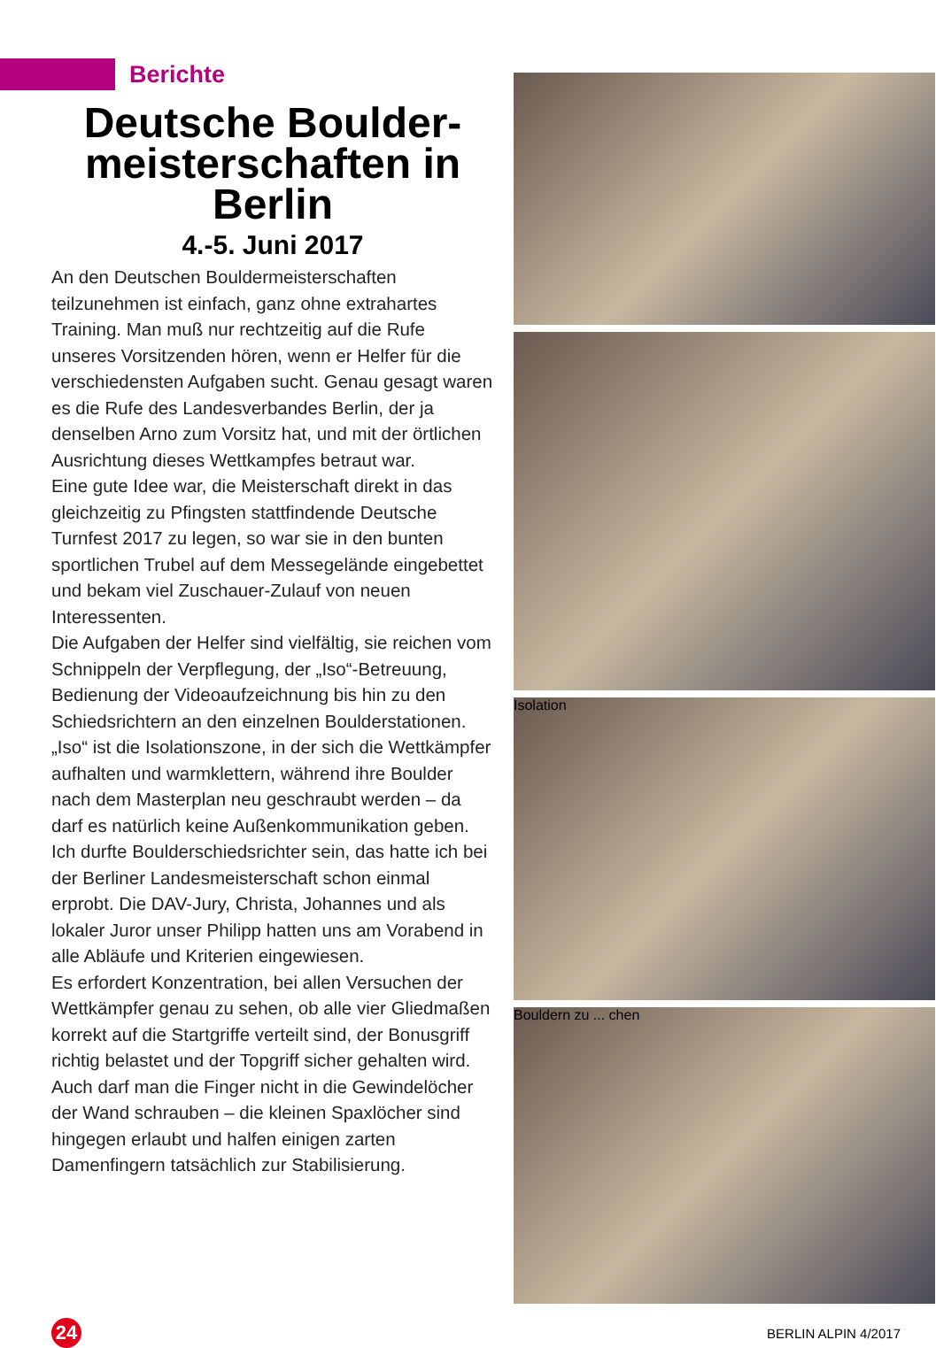Berichte
Deutsche Boulder-
meisterschaften in
Berlin
4.-5. Juni 2017
An den Deutschen Bouldermeisterschaften teilzunehmen ist einfach, ganz ohne extrahartes Training. Man muß nur rechtzeitig auf die Rufe unseres Vorsitzenden hören, wenn er Helfer für die verschiedensten Aufgaben sucht. Genau gesagt waren es die Rufe des Landesverbandes Berlin, der ja denselben Arno zum Vorsitz hat, und mit der örtlichen Ausrichtung dieses Wettkampfes betraut war.
Eine gute Idee war, die Meisterschaft direkt in das gleichzeitig zu Pfingsten stattfindende Deutsche Turnfest 2017 zu legen, so war sie in den bunten sportlichen Trubel auf dem Messegelände eingebettet und bekam viel Zuschauer-Zulauf von neuen Interessenten.
Die Aufgaben der Helfer sind vielfältig, sie reichen vom Schnippeln der Verpflegung, der „Iso“-Betreuung, Bedienung der Videoaufzeichnung bis hin zu den Schiedsrichtern an den einzelnen Boulderstationen. „Iso“ ist die Isolationszone, in der sich die Wettkämpfer aufhalten und warmklettern, während ihre Boulder nach dem Masterplan neu geschraubt werden – da darf es natürlich keine Außenkommunikation geben.
Ich durfte Boulderschiedsrichter sein, das hatte ich bei der Berliner Landesmeisterschaft schon einmal erprobt. Die DAV-Jury, Christa, Johannes und als lokaler Juror unser Philipp hatten uns am Vorabend in alle Abläufe und Kriterien eingewiesen.
Es erfordert Konzentration, bei allen Versuchen der Wettkämpfer genau zu sehen, ob alle vier Gliedmaßen korrekt auf die Startgriffe verteilt sind, der Bonusgriff richtig belastet und der Topgriff sicher gehalten wird. Auch darf man die Finger nicht in die Gewindelöcher der Wand schrauben – die kleinen Spaxlöcher sind hingegen erlaubt und halfen einigen zarten Damenfingern tatsächlich zur Stabilisierung.
Isolation
Bouldern zu ... chen
24
BERLIN ALPIN 4/2017